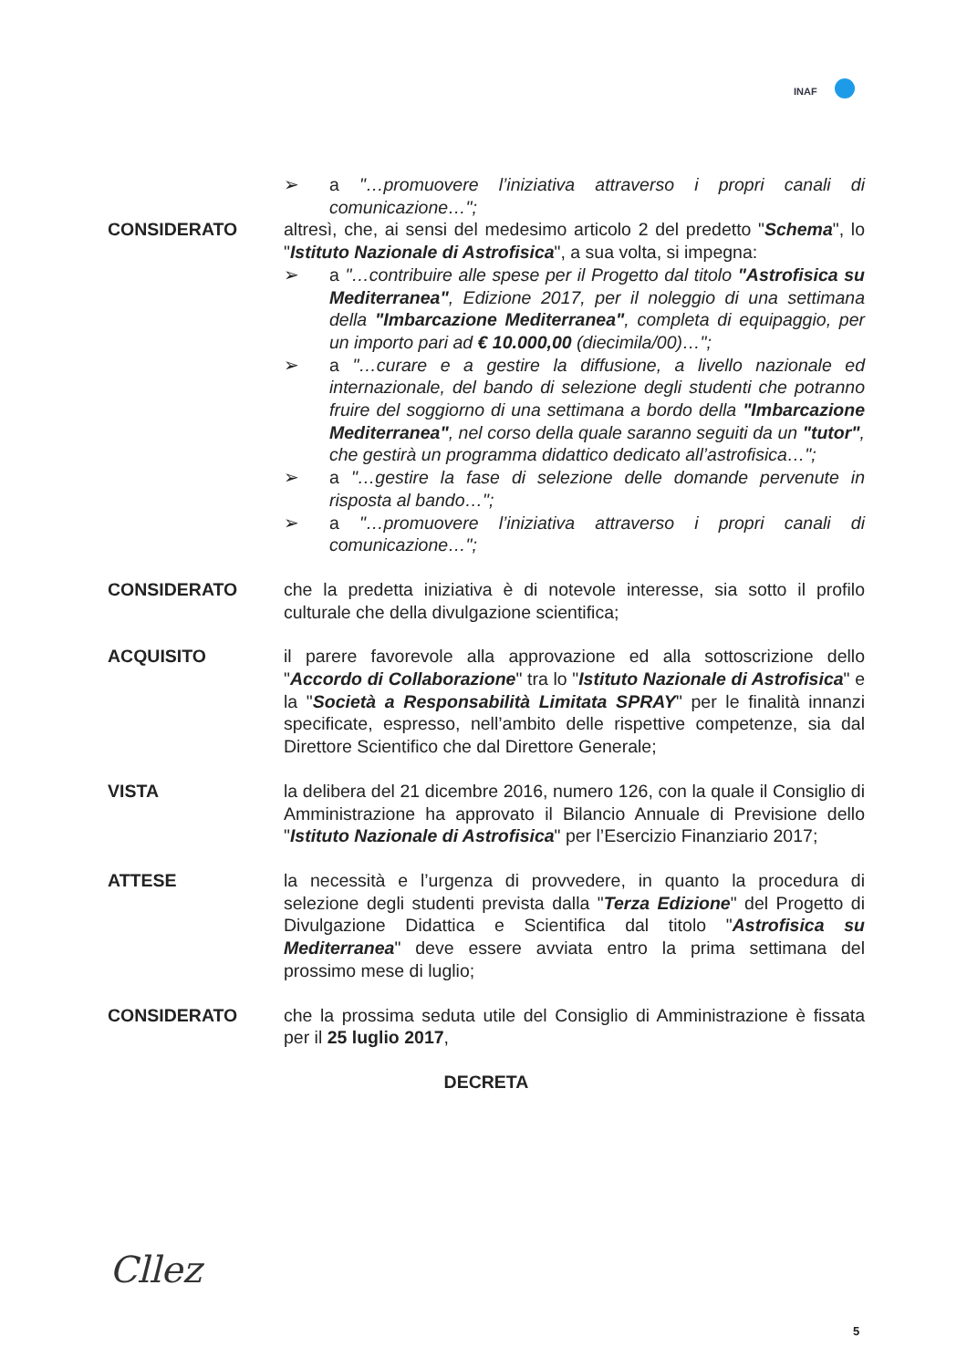INAF
➢ a "…promuovere l’iniziativa attraverso i propri canali di comunicazione…";
CONSIDERATO altresì, che, ai sensi del medesimo articolo 2 del predetto "Schema", lo "Istituto Nazionale di Astrofisica", a sua volta, si impegna:
➢ a "…contribuire alle spese per il Progetto dal titolo "Astrofisica su Mediterranea", Edizione 2017, per il noleggio di una settimana della "Imbarcazione Mediterranea", completa di equipaggio, per un importo pari ad € 10.000,00 (diecimila/00)…";
➢ a "…curare e a gestire la diffusione, a livello nazionale ed internazionale, del bando di selezione degli studenti che potranno fruire del soggiorno di una settimana a bordo della "Imbarcazione Mediterranea", nel corso della quale saranno seguiti da un "tutor", che gestirà un programma didattico dedicato all’astrofisica…";
➢ a "…gestire la fase di selezione delle domande pervenute in risposta al bando…";
➢ a "…promuovere l’iniziativa attraverso i propri canali di comunicazione…";
CONSIDERATO che la predetta iniziativa è di notevole interesse, sia sotto il profilo culturale che della divulgazione scientifica;
ACQUISITO il parere favorevole alla approvazione ed alla sottoscrizione dello "Accordo di Collaborazione" tra lo "Istituto Nazionale di Astrofisica" e la "Società a Responsabilità Limitata SPRAY" per le finalità innanzi specificate, espresso, nell’ambito delle rispettive competenze, sia dal Direttore Scientifico che dal Direttore Generale;
VISTA la delibera del 21 dicembre 2016, numero 126, con la quale il Consiglio di Amministrazione ha approvato il Bilancio Annuale di Previsione dello "Istituto Nazionale di Astrofisica" per l’Esercizio Finanziario 2017;
ATTESE la necessità e l’urgenza di provvedere, in quanto la procedura di selezione degli studenti prevista dalla "Terza Edizione" del Progetto di Divulgazione Didattica e Scientifica dal titolo "Astrofisica su Mediterranea" deve essere avviata entro la prima settimana del prossimo mese di luglio;
CONSIDERATO che la prossima seduta utile del Consiglio di Amministrazione è fissata per il 25 luglio 2017,
DECRETA
Cllez
5